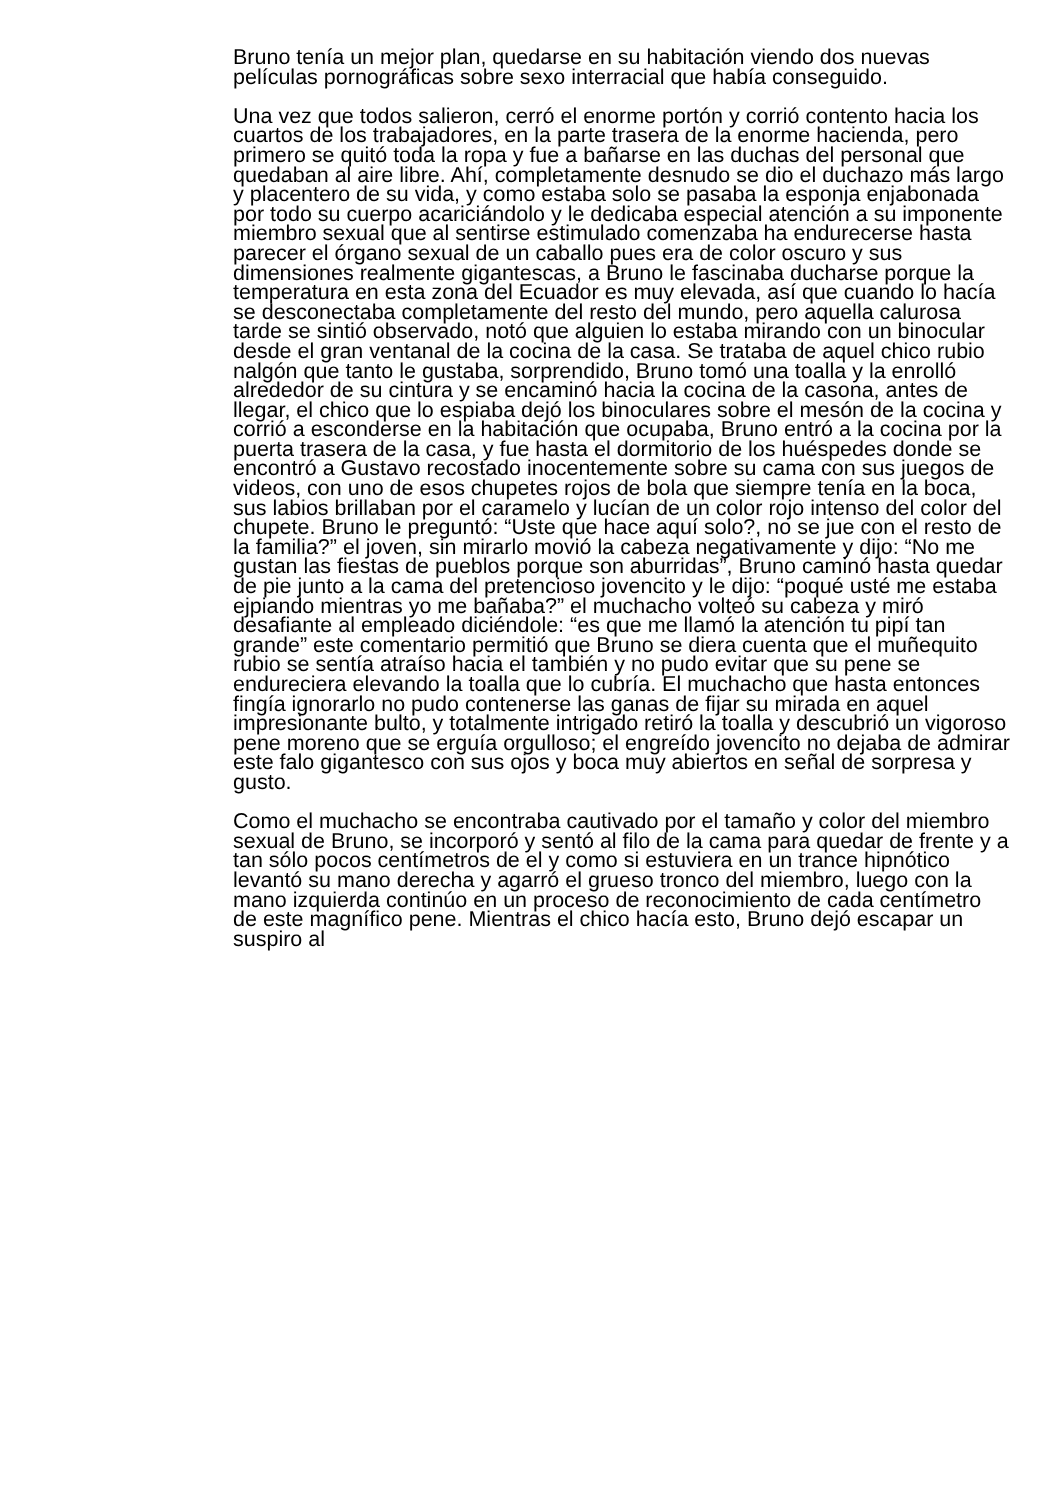Bruno tenía un mejor plan, quedarse en su habitación viendo dos nuevas películas pornográficas sobre sexo interracial que había conseguido.
Una vez que todos salieron, cerró el enorme portón y corrió contento hacia los cuartos de los trabajadores, en la parte trasera de la enorme hacienda, pero primero se quitó toda la ropa y fue a bañarse en las duchas del personal que quedaban al aire libre. Ahí, completamente desnudo se dio el duchazo más largo y placentero de su vida, y como estaba solo se pasaba la esponja enjabonada por todo su cuerpo acariciándolo y le dedicaba especial atención a su imponente miembro sexual que al sentirse estimulado comenzaba ha endurecerse hasta parecer el órgano sexual de un caballo pues era de color oscuro y sus dimensiones realmente gigantescas, a Bruno le fascinaba ducharse porque la temperatura en esta zona del Ecuador es muy elevada, así que cuando lo hacía se desconectaba completamente del resto del mundo, pero aquella calurosa tarde se sintió observado, notó que alguien lo estaba mirando con un binocular desde el gran ventanal de la cocina de la casa. Se trataba de aquel chico rubio nalgón que tanto le gustaba, sorprendido, Bruno tomó una toalla y la enrolló alrededor de su cintura y se encaminó hacia la cocina de la casona, antes de llegar, el chico que lo espiaba dejó los binoculares sobre el mesón de la cocina y corrió a esconderse en la habitación que ocupaba, Bruno entró a la cocina por la puerta trasera de la casa, y fue hasta el dormitorio de los huéspedes donde se encontró a Gustavo recostado inocentemente sobre su cama con sus juegos de videos, con uno de esos chupetes rojos de bola que siempre tenía en la boca, sus labios brillaban por el caramelo y lucían de un color rojo intenso del color del chupete. Bruno le preguntó: “Uste que hace aquí solo?, no se jue con el resto de la familia?” el joven, sin mirarlo movió la cabeza negativamente y dijo: “No me gustan las fiestas de pueblos porque son aburridas”, Bruno caminó hasta quedar de pie junto a la cama del pretencioso jovencito y le dijo: “poqué usté me estaba ejpiando mientras yo me bañaba?” el muchacho volteó su cabeza y miró desafiante al empleado diciéndole: “es que me llamó la atención tu pipí tan grande” este comentario permitió que Bruno se diera cuenta que el muñequito rubio se sentía atraíso hacia el también y no pudo evitar que su pene se endureciera elevando la toalla que lo cubría. El muchacho que hasta entonces fingía ignorarlo no pudo contenerse las ganas de fijar su mirada en aquel impresionante bulto, y totalmente intrigado retiró la toalla y descubrió un vigoroso pene moreno que se erguía orgulloso; el engreído jovencito no dejaba de admirar este falo gigantesco con sus ojos y boca muy abiertos en señal de sorpresa y gusto.
Como el muchacho se encontraba cautivado por el tamaño y color del miembro sexual de Bruno, se incorporó y sentó al filo de la cama para quedar de frente y a tan sólo pocos centímetros de el y como si estuviera en un trance hipnótico levantó su mano derecha y agarró el grueso tronco del miembro, luego con la mano izquierda continúo en un proceso de reconocimiento de cada centímetro de este magnífico pene. Mientras el chico hacía esto, Bruno dejó escapar un suspiro al